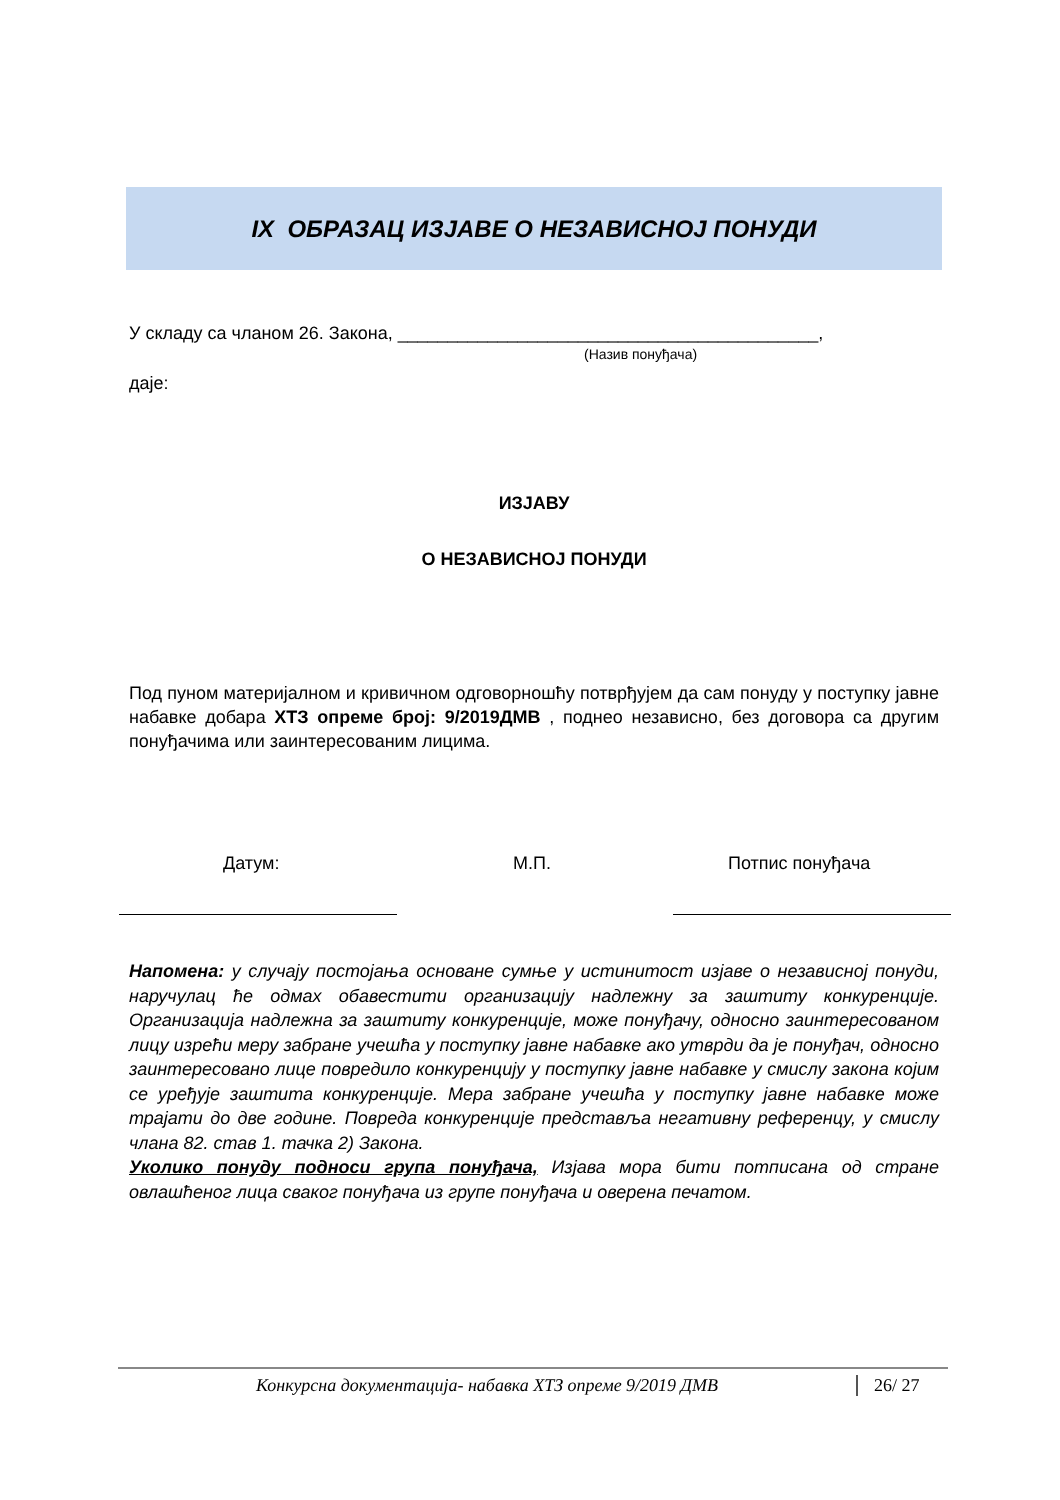IX ОБРАЗАЦ ИЗЈАВЕ О НЕЗАВИСНОЈ ПОНУДИ
У складу са чланом 26. Закона, __________________________________________,
(Назив понуђача)
даје:
ИЗЈАВУ
О НЕЗАВИСНОЈ ПОНУДИ
Под пуном материјалном и кривичном одговорношћу потврђујем да сам понуду у поступку јавне набавке добара ХТЗ опреме број: 9/2019ДМВ , поднео независно, без договора са другим понуђачима или заинтересованим лицима.
Датум: М.П. Потпис понуђача
Напомена: у случају постојања основане сумње у истинитост изјаве о независној понуди, наручулац ће одмах обавестити организацију надлежну за заштиту конкуренције. Организација надлежна за заштиту конкуренције, може понуђачу, односно заинтересованом лицу изрећи меру забране учешћа у поступку јавне набавке ако утврди да је понуђач, односно заинтересовано лице повредило конкуренцију у поступку јавне набавке у смислу закона којим се уређује заштита конкуренције. Мера забране учешћа у поступку јавне набавке може трајати до две године. Повреда конкуренције представља негативну референцу, у смислу члана 82. став 1. тачка 2) Закона.
Уколико понуду подноси група понуђача, Изјава мора бити потписана од стране овлашћеног лица сваког понуђача из групе понуђача и оверена печатом.
Конкурсна документација- набавка ХТЗ опреме 9/2019 ДМВ 26/ 27